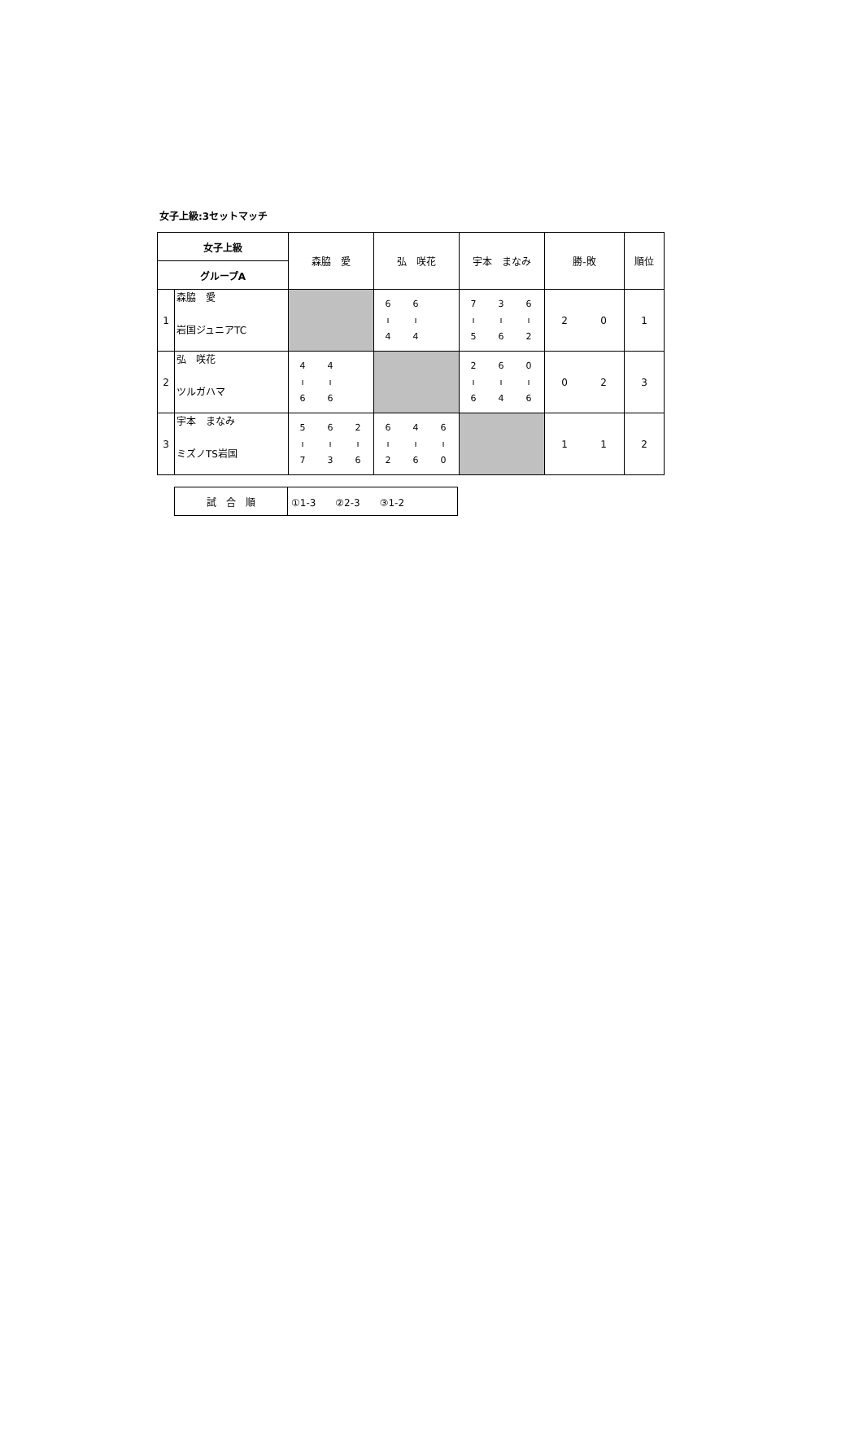女子上級:3セットマッチ
| 女子上級 | | 森脇 愛 | 弘 咲花 | 宇本 まなみ | 勝-敗 | 順位 |
| グループA | | | | | | |
| 1 | 森脇 愛 岩国ジュニアTC | | / 6 / 6 / / / ı / ı / / / 4 / 4 / / | / 7 / 3 / 6 / / ı / ı / ı / / 5 / 6 / 2 / | / 2 / 0 / | 1 |
| 2 | 弘 咲花 ツルガハマ | / 4 / 4 / / / ı / ı / / / 6 / 6 / / | | / 2 / 6 / 0 / / ı / ı / ı / / 6 / 4 / 6 / | / 0 / 2 / | 3 |
| 3 | 宇本 まなみ ミズノTS岩国 | / 5 / 6 / 2 / / ı / ı / ı / / 7 / 3 / 6 / | / 6 / 4 / 6 / / ı / ı / ı / / 2 / 6 / 0 / | | / 1 / 1 / | 2 |
| 試 合 順 | ①1-3 ②2-3 ③1-2 |